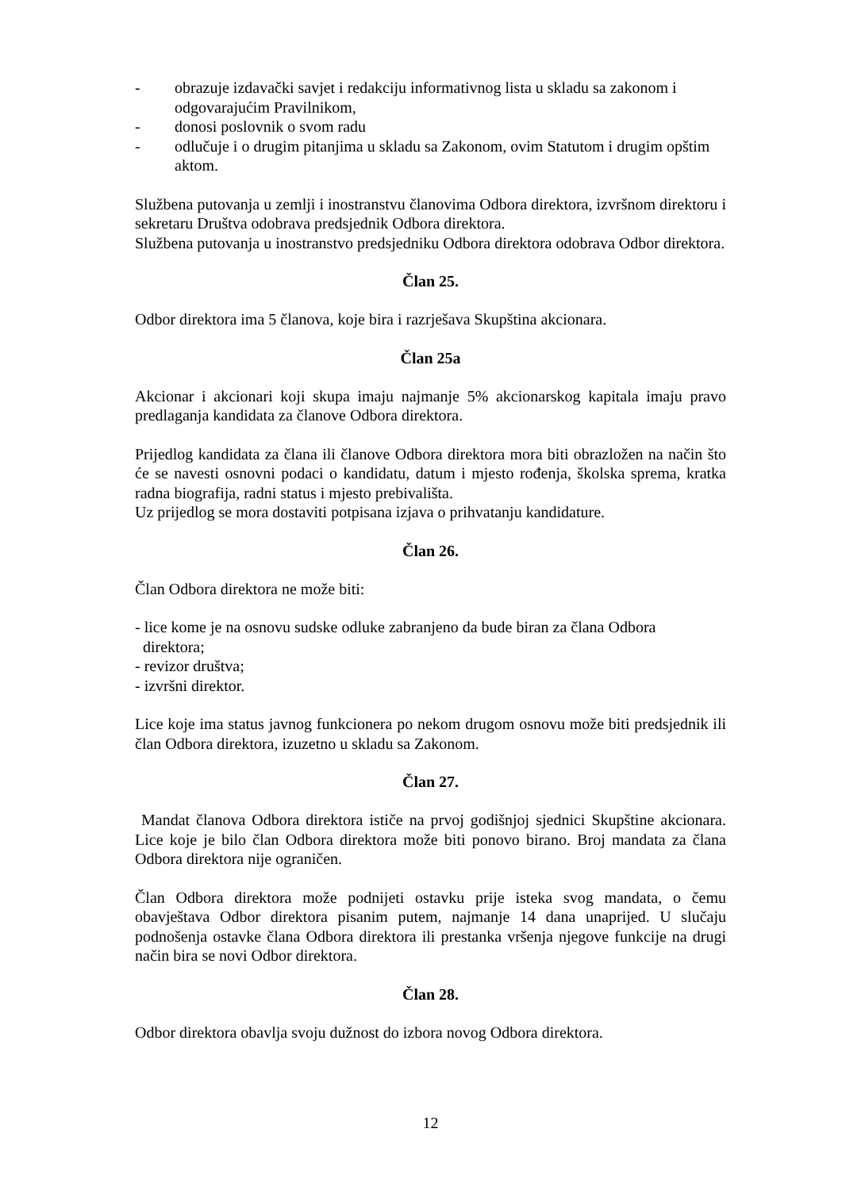- obrazuje izdavački savjet i redakciju informativnog lista u skladu sa zakonom i odgovarajućim Pravilnikom,
- donosi poslovnik o svom radu
- odlučuje i o drugim pitanjima u skladu sa Zakonom, ovim Statutom i drugim opštim aktom.
Službena putovanja u zemlji i inostranstvu članovima Odbora direktora, izvršnom direktoru i sekretaru Društva odobrava predsjednik Odbora direktora.
Službena putovanja u inostranstvo predsjedniku Odbora direktora odobrava Odbor direktora.
Član 25.
Odbor direktora ima 5 članova, koje bira i razrješava Skupština akcionara.
Član 25a
Akcionar i akcionari koji skupa imaju najmanje 5% akcionarskog kapitala imaju pravo predlaganja kandidata za članove Odbora direktora.
Prijedlog kandidata za člana ili članove Odbora direktora mora biti obrazložen na način što će se navesti osnovni podaci o kandidatu, datum i mjesto rođenja, školska sprema, kratka radna biografija, radni status i mjesto prebivališta.
Uz prijedlog se mora dostaviti potpisana izjava o prihvatanju kandidature.
Član 26.
Član Odbora direktora ne može biti:
- lice kome je na osnovu sudske odluke zabranjeno da bude biran za člana Odbora
direktora;
- revizor društva;
- izvršni direktor.
Lice koje ima status javnog funkcionera po nekom drugom osnovu može biti predsjednik ili član Odbora direktora, izuzetno u skladu sa Zakonom.
Član 27.
Mandat članova Odbora direktora ističe na prvoj godišnjoj sjednici Skupštine akcionara. Lice koje je bilo član Odbora direktora može biti ponovo birano. Broj mandata za člana Odbora direktora nije ograničen.
Član Odbora direktora može podnijeti ostavku prije isteka svog mandata, o čemu obavještava Odbor direktora pisanim putem, najmanje 14 dana unaprijed. U slučaju podnošenja ostavke člana Odbora direktora ili prestanka vršenja njegove funkcije na drugi način bira se novi Odbor direktora.
Član 28.
Odbor direktora obavlja svoju dužnost do izbora novog Odbora direktora.
12